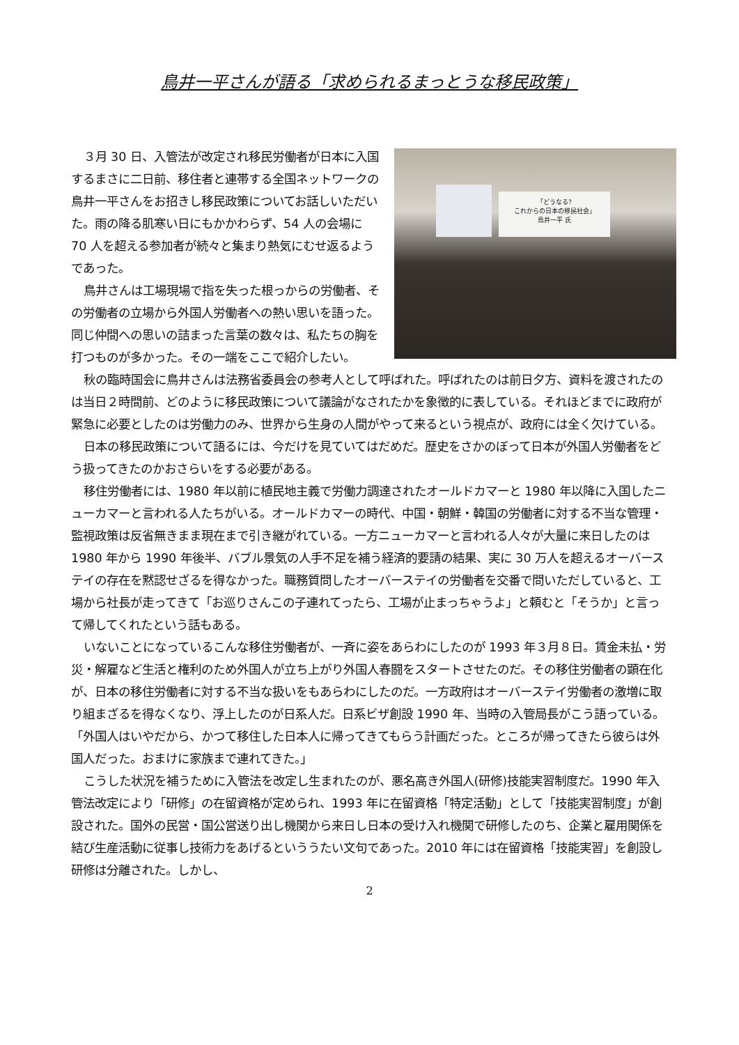鳥井一平さんが語る「求められるまっとうな移民政策」
「どうなる?
これからの日本の移民社会」
鳥井一平 氏
３月 30 日、入管法が改定され移民労働者が日本に入国するまさに二日前、移住者と連帯する全国ネットワークの鳥井一平さんをお招きし移民政策についてお話しいただいた。雨の降る肌寒い日にもかかわらず、54 人の会場に 70 人を超える参加者が続々と集まり熱気にむせ返るようであった。
鳥井さんは工場現場で指を失った根っからの労働者、その労働者の立場から外国人労働者への熱い思いを語った。同じ仲間への思いの詰まった言葉の数々は、私たちの胸を打つものが多かった。その一端をここで紹介したい。
秋の臨時国会に鳥井さんは法務省委員会の参考人として呼ばれた。呼ばれたのは前日夕方、資料を渡されたのは当日２時間前、どのように移民政策について議論がなされたかを象徴的に表している。それほどまでに政府が緊急に必要としたのは労働力のみ、世界から生身の人間がやって来るという視点が、政府には全く欠けている。
日本の移民政策について語るには、今だけを見ていてはだめだ。歴史をさかのぼって日本が外国人労働者をどう扱ってきたのかおさらいをする必要がある。
移住労働者には、1980 年以前に植民地主義で労働力調達されたオールドカマーと 1980 年以降に入国したニューカマーと言われる人たちがいる。オールドカマーの時代、中国・朝鮮・韓国の労働者に対する不当な管理・監視政策は反省無きまま現在まで引き継がれている。一方ニューカマーと言われる人々が大量に来日したのは 1980 年から 1990 年後半、バブル景気の人手不足を補う経済的要請の結果、実に 30 万人を超えるオーバーステイの存在を黙認せざるを得なかった。職務質問したオーバーステイの労働者を交番で問いただしていると、工場から社長が走ってきて「お巡りさんこの子連れてったら、工場が止まっちゃうよ」と頼むと「そうか」と言って帰してくれたという話もある。
いないことになっているこんな移住労働者が、一斉に姿をあらわにしたのが 1993 年３月８日。賃金未払・労災・解雇など生活と権利のため外国人が立ち上がり外国人春闘をスタートさせたのだ。その移住労働者の顕在化が、日本の移住労働者に対する不当な扱いをもあらわにしたのだ。一方政府はオーバーステイ労働者の激増に取り組まざるを得なくなり、浮上したのが日系人だ。日系ビザ創設 1990 年、当時の入管局長がこう語っている。「外国人はいやだから、かつて移住した日本人に帰ってきてもらう計画だった。ところが帰ってきたら彼らは外国人だった。おまけに家族まで連れてきた。」
こうした状況を補うために入管法を改定し生まれたのが、悪名高き外国人(研修)技能実習制度だ。1990 年入管法改定により「研修」の在留資格が定められ、1993 年に在留資格「特定活動」として「技能実習制度」が創設された。国外の民営・国公営送り出し機関から来日し日本の受け入れ機関で研修したのち、企業と雇用関係を結び生産活動に従事し技術力をあげるといううたい文句であった。2010 年には在留資格「技能実習」を創設し研修は分離された。しかし、
2